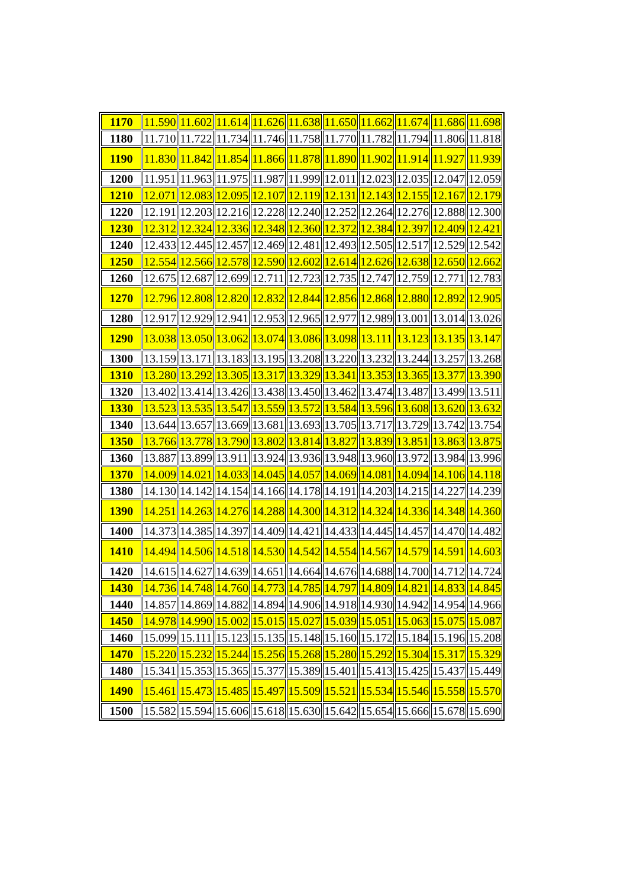| 1170 | 11.590 | 11.602 | 11.614 | 11.626 | 11.638 | 11.650 | 11.662 | 11.674 | 11.686 | 11.698 |
| 1180 | 11.710 | 11.722 | 11.734 | 11.746 | 11.758 | 11.770 | 11.782 | 11.794 | 11.806 | 11.818 |
| 1190 | 11.830 | 11.842 | 11.854 | 11.866 | 11.878 | 11.890 | 11.902 | 11.914 | 11.927 | 11.939 |
| 1200 | 11.951 | 11.963 | 11.975 | 11.987 | 11.999 | 12.011 | 12.023 | 12.035 | 12.047 | 12.059 |
| 1210 | 12.071 | 12.083 | 12.095 | 12.107 | 12.119 | 12.131 | 12.143 | 12.155 | 12.167 | 12.179 |
| 1220 | 12.191 | 12.203 | 12.216 | 12.228 | 12.240 | 12.252 | 12.264 | 12.276 | 12.888 | 12.300 |
| 1230 | 12.312 | 12.324 | 12.336 | 12.348 | 12.360 | 12.372 | 12.384 | 12.397 | 12.409 | 12.421 |
| 1240 | 12.433 | 12.445 | 12.457 | 12.469 | 12.481 | 12.493 | 12.505 | 12.517 | 12.529 | 12.542 |
| 1250 | 12.554 | 12.566 | 12.578 | 12.590 | 12.602 | 12.614 | 12.626 | 12.638 | 12.650 | 12.662 |
| 1260 | 12.675 | 12.687 | 12.699 | 12.711 | 12.723 | 12.735 | 12.747 | 12.759 | 12.771 | 12.783 |
| 1270 | 12.796 | 12.808 | 12.820 | 12.832 | 12.844 | 12.856 | 12.868 | 12.880 | 12.892 | 12.905 |
| 1280 | 12.917 | 12.929 | 12.941 | 12.953 | 12.965 | 12.977 | 12.989 | 13.001 | 13.014 | 13.026 |
| 1290 | 13.038 | 13.050 | 13.062 | 13.074 | 13.086 | 13.098 | 13.111 | 13.123 | 13.135 | 13.147 |
| 1300 | 13.159 | 13.171 | 13.183 | 13.195 | 13.208 | 13.220 | 13.232 | 13.244 | 13.257 | 13.268 |
| 1310 | 13.280 | 13.292 | 13.305 | 13.317 | 13.329 | 13.341 | 13.353 | 13.365 | 13.377 | 13.390 |
| 1320 | 13.402 | 13.414 | 13.426 | 13.438 | 13.450 | 13.462 | 13.474 | 13.487 | 13.499 | 13.511 |
| 1330 | 13.523 | 13.535 | 13.547 | 13.559 | 13.572 | 13.584 | 13.596 | 13.608 | 13.620 | 13.632 |
| 1340 | 13.644 | 13.657 | 13.669 | 13.681 | 13.693 | 13.705 | 13.717 | 13.729 | 13.742 | 13.754 |
| 1350 | 13.766 | 13.778 | 13.790 | 13.802 | 13.814 | 13.827 | 13.839 | 13.851 | 13.863 | 13.875 |
| 1360 | 13.887 | 13.899 | 13.911 | 13.924 | 13.936 | 13.948 | 13.960 | 13.972 | 13.984 | 13.996 |
| 1370 | 14.009 | 14.021 | 14.033 | 14.045 | 14.057 | 14.069 | 14.081 | 14.094 | 14.106 | 14.118 |
| 1380 | 14.130 | 14.142 | 14.154 | 14.166 | 14.178 | 14.191 | 14.203 | 14.215 | 14.227 | 14.239 |
| 1390 | 14.251 | 14.263 | 14.276 | 14.288 | 14.300 | 14.312 | 14.324 | 14.336 | 14.348 | 14.360 |
| 1400 | 14.373 | 14.385 | 14.397 | 14.409 | 14.421 | 14.433 | 14.445 | 14.457 | 14.470 | 14.482 |
| 1410 | 14.494 | 14.506 | 14.518 | 14.530 | 14.542 | 14.554 | 14.567 | 14.579 | 14.591 | 14.603 |
| 1420 | 14.615 | 14.627 | 14.639 | 14.651 | 14.664 | 14.676 | 14.688 | 14.700 | 14.712 | 14.724 |
| 1430 | 14.736 | 14.748 | 14.760 | 14.773 | 14.785 | 14.797 | 14.809 | 14.821 | 14.833 | 14.845 |
| 1440 | 14.857 | 14.869 | 14.882 | 14.894 | 14.906 | 14.918 | 14.930 | 14.942 | 14.954 | 14.966 |
| 1450 | 14.978 | 14.990 | 15.002 | 15.015 | 15.027 | 15.039 | 15.051 | 15.063 | 15.075 | 15.087 |
| 1460 | 15.099 | 15.111 | 15.123 | 15.135 | 15.148 | 15.160 | 15.172 | 15.184 | 15.196 | 15.208 |
| 1470 | 15.220 | 15.232 | 15.244 | 15.256 | 15.268 | 15.280 | 15.292 | 15.304 | 15.317 | 15.329 |
| 1480 | 15.341 | 15.353 | 15.365 | 15.377 | 15.389 | 15.401 | 15.413 | 15.425 | 15.437 | 15.449 |
| 1490 | 15.461 | 15.473 | 15.485 | 15.497 | 15.509 | 15.521 | 15.534 | 15.546 | 15.558 | 15.570 |
| 1500 | 15.582 | 15.594 | 15.606 | 15.618 | 15.630 | 15.642 | 15.654 | 15.666 | 15.678 | 15.690 |